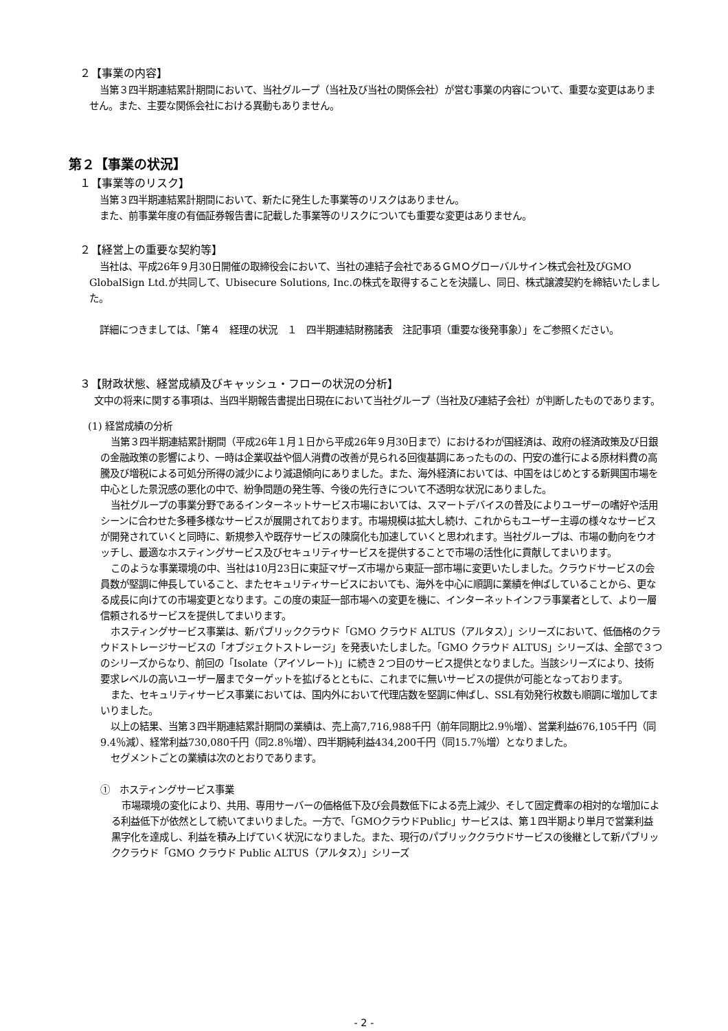２【事業の内容】
当第３四半期連結累計期間において、当社グループ（当社及び当社の関係会社）が営む事業の内容について、重要な変更はありません。また、主要な関係会社における異動もありません。
第２【事業の状況】
１【事業等のリスク】
当第３四半期連結累計期間において、新たに発生した事業等のリスクはありません。
また、前事業年度の有価証券報告書に記載した事業等のリスクについても重要な変更はありません。
２【経営上の重要な契約等】
当社は、平成26年９月30日開催の取締役会において、当社の連結子会社であるＧＭＯグローバルサイン株式会社及びGMO GlobalSign Ltd.が共同して、Ubisecure Solutions, Inc.の株式を取得することを決議し、同日、株式譲渡契約を締結いたしました。
詳細につきましては、「第４　経理の状況　１　四半期連結財務諸表　注記事項（重要な後発事象）」をご参照ください。
３【財政状態、経営成績及びキャッシュ・フローの状況の分析】
文中の将来に関する事項は、当四半期報告書提出日現在において当社グループ（当社及び連結子会社）が判断したものであります。
(1) 経営成績の分析
当第３四半期連結累計期間（平成26年１月１日から平成26年９月30日まで）におけるわが国経済は、政府の経済政策及び日銀の金融政策の影響により、一時は企業収益や個人消費の改善が見られる回復基調にあったものの、円安の進行による原材料費の高騰及び増税による可処分所得の減少により減退傾向にありました。また、海外経済においては、中国をはじめとする新興国市場を中心とした景況感の悪化の中で、紛争問題の発生等、今後の先行きについて不透明な状況にありました。
当社グループの事業分野であるインターネットサービス市場においては、スマートデバイスの普及によりユーザーの嗜好や活用シーンに合わせた多種多様なサービスが展開されております。市場規模は拡大し続け、これからもユーザー主導の様々なサービスが開発されていくと同時に、新規参入や既存サービスの陳腐化も加速していくと思われます。当社グループは、市場の動向をウオッチし、最適なホスティングサービス及びセキュリティサービスを提供することで市場の活性化に貢献してまいります。
このような事業環境の中、当社は10月23日に東証マザーズ市場から東証一部市場に変更いたしました。クラウドサービスの会員数が堅調に伸長していること、またセキュリティサービスにおいても、海外を中心に順調に業績を伸ばしていることから、更なる成長に向けての市場変更となります。この度の東証一部市場への変更を機に、インターネットインフラ事業者として、より一層信頼されるサービスを提供してまいります。
ホスティングサービス事業は、新パブリッククラウド「GMO クラウド ALTUS（アルタス）」シリーズにおいて、低価格のクラウドストレージサービスの「オブジェクトストレージ」を発表いたしました。「GMO クラウド ALTUS」シリーズは、全部で３つのシリーズからなり、前回の「Isolate（アイソレート)」に続き２つ目のサービス提供となりました。当該シリーズにより、技術要求レベルの高いユーザー層までターゲットを拡げるとともに、これまでに無いサービスの提供が可能となっております。
また、セキュリティサービス事業においては、国内外において代理店数を堅調に伸ばし、SSL有効発行枚数も順調に増加してまいりました。
以上の結果、当第３四半期連結累計期間の業績は、売上高7,716,988千円（前年同期比2.9％増）、営業利益676,105千円（同9.4％減）、経常利益730,080千円（同2.8％増）、四半期純利益434,200千円（同15.7％増）となりました。
セグメントごとの業績は次のとおりであります。
①　ホスティングサービス事業
市場環境の変化により、共用、専用サーバーの価格低下及び会員数低下による売上減少、そして固定費率の相対的な増加による利益低下が依然として続いてまいりました。一方で、「GMOクラウドPublic」サービスは、第１四半期より単月で営業利益黒字化を達成し、利益を積み上げていく状況になりました。また、現行のパブリッククラウドサービスの後継として新パブリッククラウド「GMO クラウド Public ALTUS（アルタス）」シリーズ
- 2 -